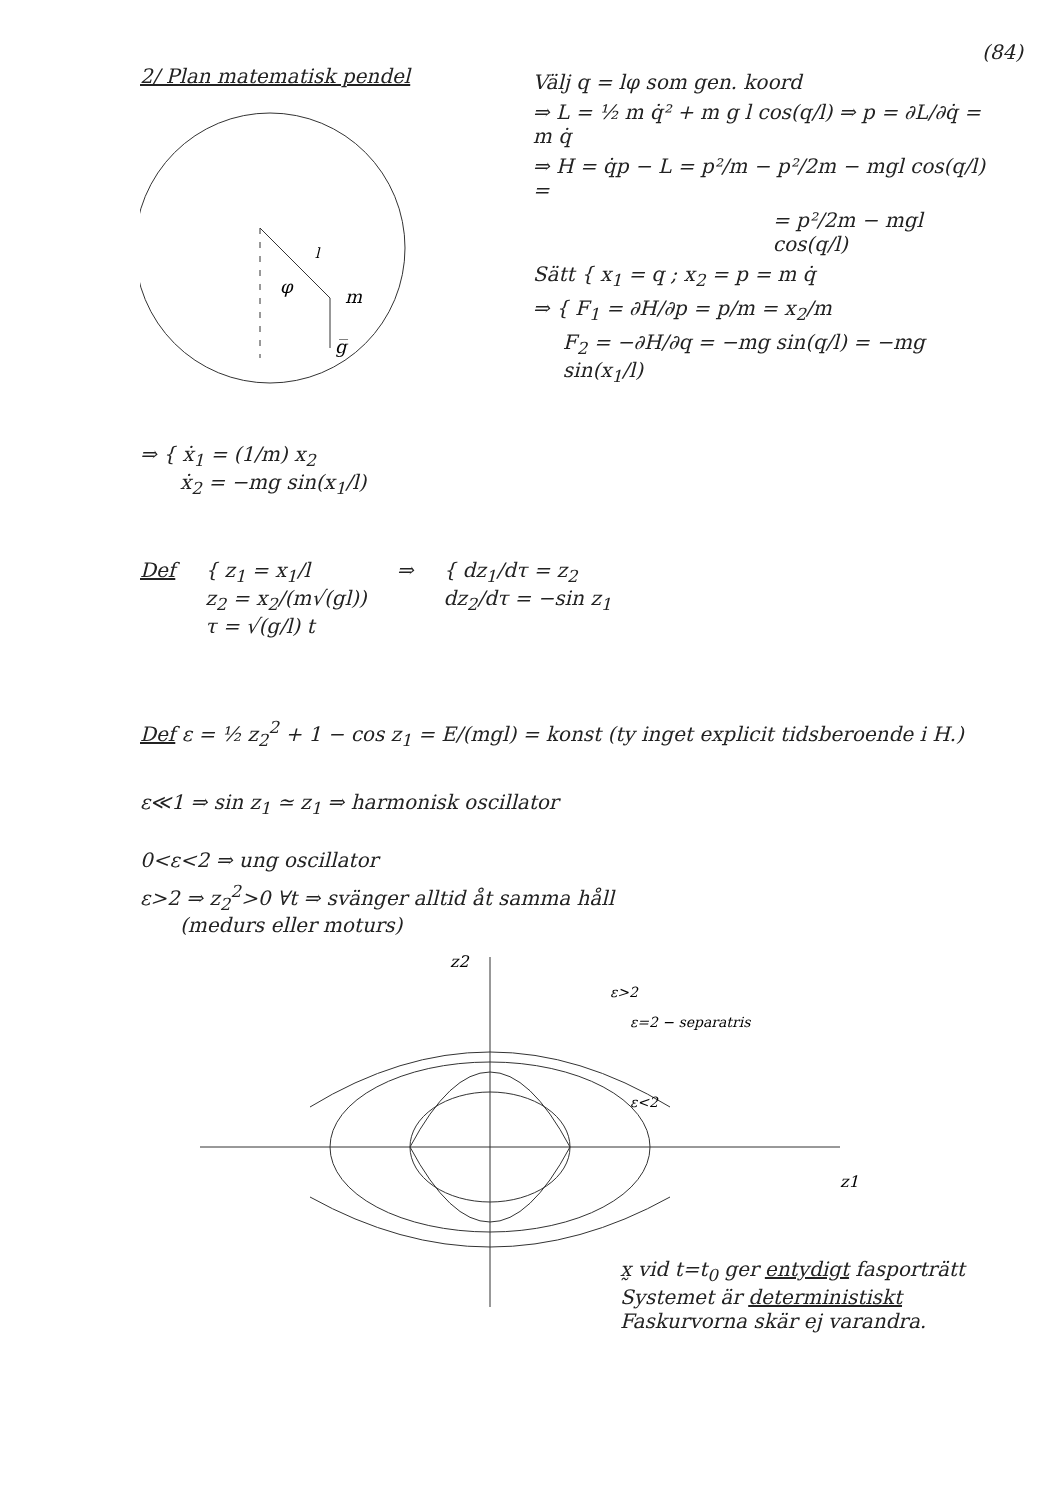(84)
2/ Plan matematisk pendel
φ
m
g̅
l
Välj q = lφ som gen. koord
⇒ L = ½ m q̇² + m g l cos(q/l) ⇒ p = ∂L/∂q̇ = m q̇
⇒ H = q̇p − L = p²/m − p²/2m − mgl cos(q/l) =
= p²/2m − mgl cos(q/l)
Sätt { x<sub>1</sub> = q ; x<sub>2</sub> = p = m q̇
⇒ { F<sub>1</sub> = ∂H/∂p = p/m = x<sub>2</sub>/m
F<sub>2</sub> = −∂H/∂q = −mg sin(q/l) = −mg sin(x<sub>1</sub>/l)
⇒ { ẋ<sub>1</sub> = (1/m) x<sub>2</sub>
ẋ<sub>2</sub> = −mg sin(x<sub>1</sub>/l)
Def { z<sub>1</sub> = x<sub>1</sub>/l
z<sub>2</sub> = x<sub>2</sub>/(m√(gl))
τ = √(g/l) t
⇒ { dz<sub>1</sub>/dτ = z<sub>2</sub>
dz<sub>2</sub>/dτ = −sin z<sub>1</sub>
Def ε = ½ z<sub>2</sub><sup>2</sup> + 1 − cos z<sub>1</sub> = E/(mgl) = konst (ty inget explicit tidsberoende i H.)
ε≪1 ⇒ sin z<sub>1</sub> ≃ z<sub>1</sub> ⇒ harmonisk oscillator
0<ε<2 ⇒ ung oscillator
ε>2 ⇒ z<sub>2</sub><sup>2</sup>>0 ∀t ⇒ svänger alltid åt samma håll
(medurs eller moturs)
z2
z1
ε>2
ε=2 − separatris
ε<2
x̰ vid t=t<sub>0</sub> ger entydigt fasporträtt
Systemet är deterministiskt
Faskurvorna skär ej varandra.